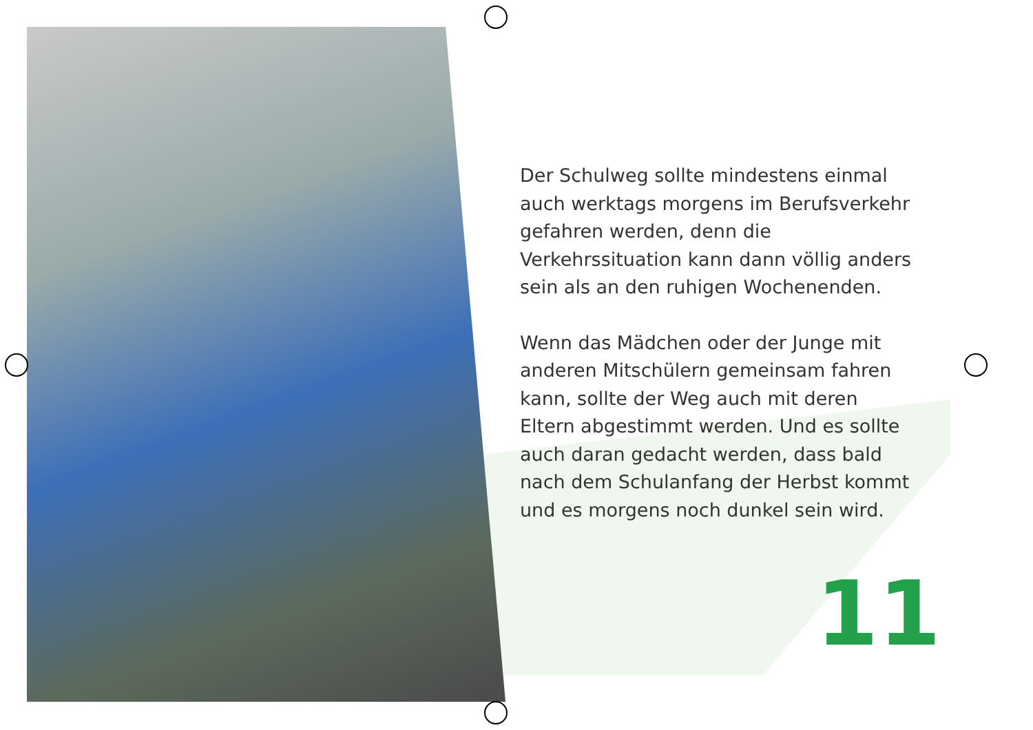Der Schulweg sollte mindestens einmal auch werktags morgens im Berufsverkehr gefahren werden, denn die Verkehrssituation kann dann völlig anders sein als an den ruhigen Wochenenden.
Wenn das Mädchen oder der Junge mit anderen Mitschülern gemeinsam fahren kann, sollte der Weg auch mit deren Eltern abgestimmt werden. Und es sollte auch daran gedacht werden, dass bald nach dem Schulanfang der Herbst kommt und es morgens noch dunkel sein wird.
11